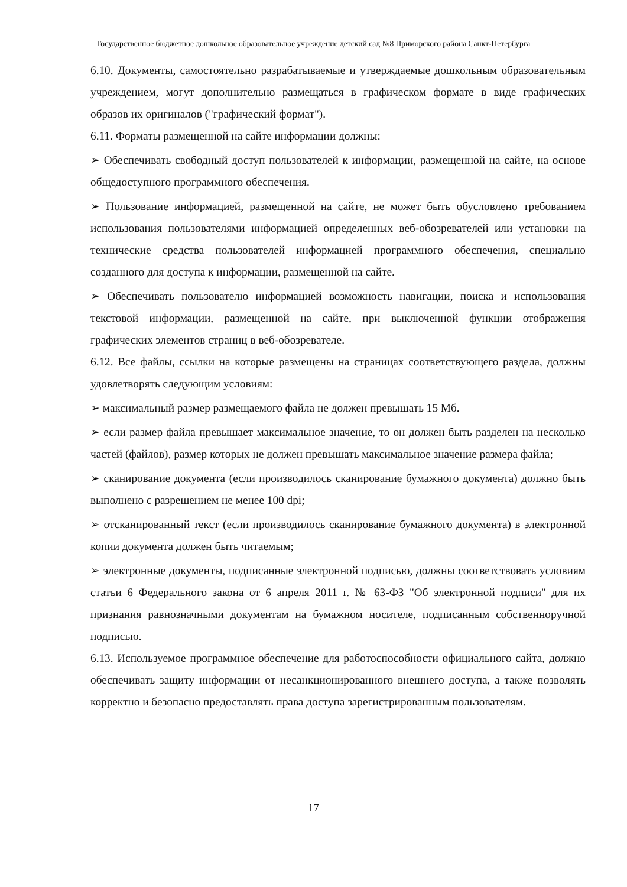Государственное бюджетное дошкольное образовательное учреждение детский сад №8 Приморского района Санкт-Петербурга
6.10. Документы, самостоятельно разрабатываемые и утверждаемые дошкольным образовательным учреждением, могут дополнительно размещаться в графическом формате в виде графических образов их оригиналов ("графический формат").
6.11. Форматы размещенной на сайте информации должны:
➢ Обеспечивать свободный доступ пользователей к информации, размещенной на сайте, на основе общедоступного программного обеспечения.
➢ Пользование информацией, размещенной на сайте, не может быть обусловлено требованием использования пользователями информацией определенных веб-обозревателей или установки на технические средства пользователей информацией программного обеспечения, специально созданного для доступа к информации, размещенной на сайте.
➢ Обеспечивать пользователю информацией возможность навигации, поиска и использования текстовой информации, размещенной на сайте, при выключенной функции отображения графических элементов страниц в веб-обозревателе.
6.12. Все файлы, ссылки на которые размещены на страницах соответствующего раздела, должны удовлетворять следующим условиям:
➢ максимальный размер размещаемого файла не должен превышать 15 Мб.
➢ если размер файла превышает максимальное значение, то он должен быть разделен на несколько частей (файлов), размер которых не должен превышать максимальное значение размера файла;
➢ сканирование документа (если производилось сканирование бумажного документа) должно быть выполнено с разрешением не менее 100 dpi;
➢ отсканированный текст (если производилось сканирование бумажного документа) в электронной копии документа должен быть читаемым;
➢ электронные документы, подписанные электронной подписью, должны соответствовать условиям статьи 6 Федерального закона от 6 апреля 2011 г. № 63-ФЗ "Об электронной подписи" для их признания равнозначными документам на бумажном носителе, подписанным собственноручной подписью.
6.13. Используемое программное обеспечение для работоспособности официального сайта, должно обеспечивать защиту информации от несанкционированного внешнего доступа, а также позволять корректно и безопасно предоставлять права доступа зарегистрированным пользователям.
17